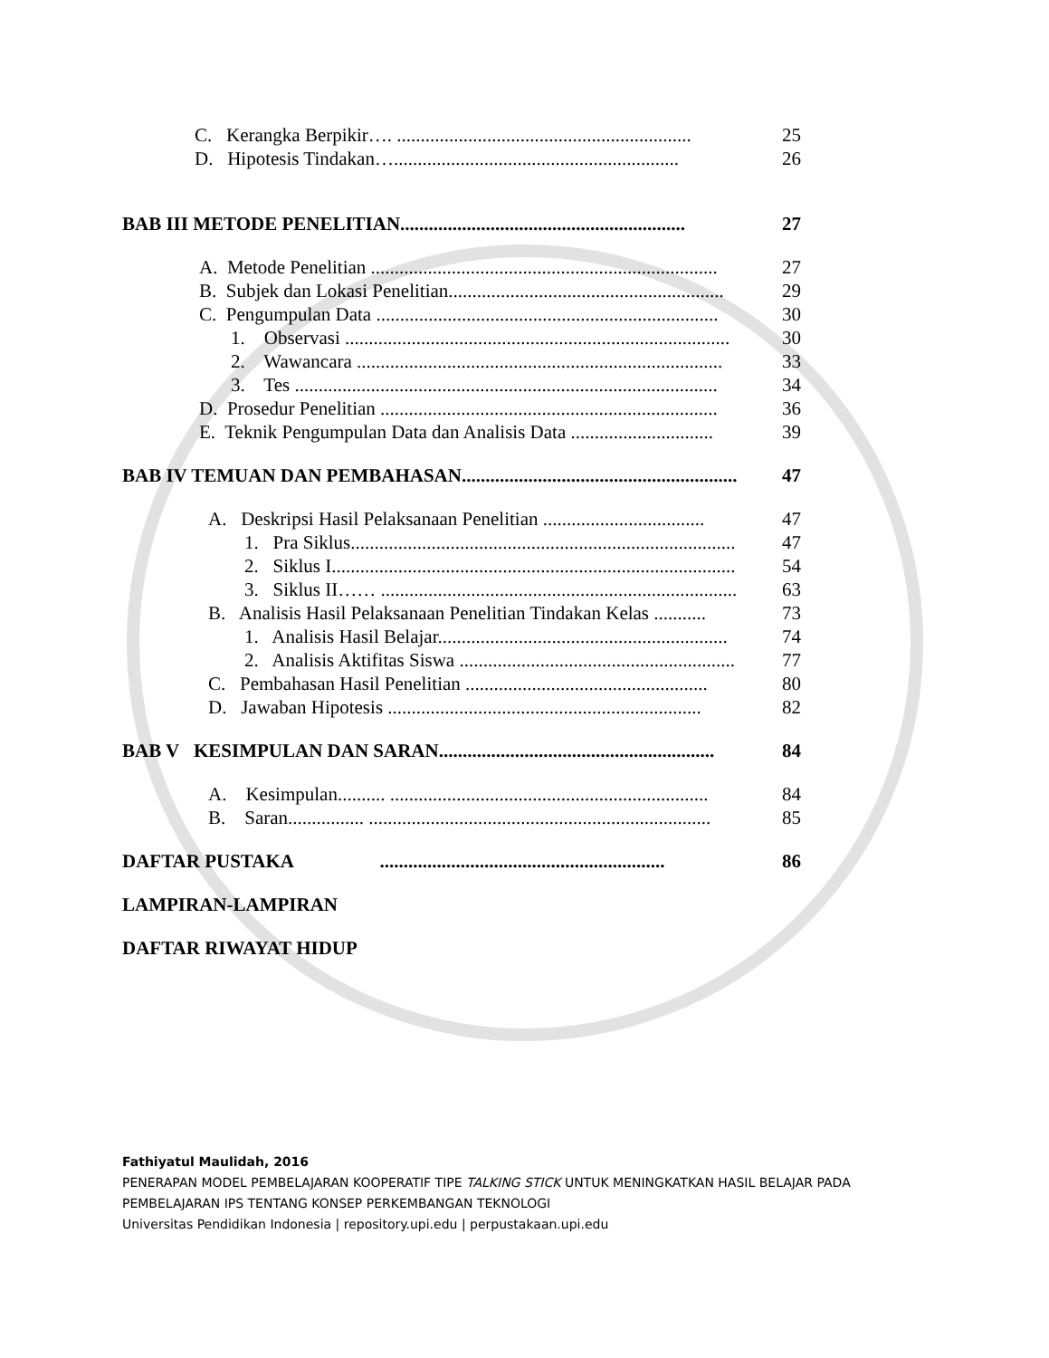C. Kerangka Berpikir…. .............................................................. 25
D. Hipotesis Tindakan…............................................................ 26
BAB III METODE PENELITIAN............................................................ 27
A. Metode Penelitian ......................................................................... 27
B. Subjek dan Lokasi Penelitian.......................................................... 29
C. Pengumpulan Data ........................................................................ 30
1. Observasi ................................................................................. 30
2. Wawancara ............................................................................. 33
3. Tes ......................................................................................... 34
D. Prosedur Penelitian ....................................................................... 36
E. Teknik Pengumpulan Data dan Analisis Data .............................. 39
BAB IV TEMUAN DAN PEMBAHASAN.......................................................... 47
A. Deskripsi Hasil Pelaksanaan Penelitian .................................. 47
1. Pra Siklus................................................................................. 47
2. Siklus I..................................................................................... 54
3. Siklus II…… ........................................................................... 63
B. Analisis Hasil Pelaksanaan Penelitian Tindakan Kelas ........... 73
1. Analisis Hasil Belajar............................................................. 74
2. Analisis Aktifitas Siswa .......................................................... 77
C. Pembahasan Hasil Penelitian ................................................... 80
D. Jawaban Hipotesis .................................................................. 82
BAB V KESIMPULAN DAN SARAN.......................................................... 84
A. Kesimpulan.......... ................................................................... 84
B. Saran................ ........................................................................ 85
DAFTAR PUSTAKA ............................................................ 86
LAMPIRAN-LAMPIRAN
DAFTAR RIWAYAT HIDUP
Fathiyatul Maulidah, 2016
PENERAPAN MODEL PEMBELAJARAN KOOPERATIF TIPE TALKING STICK UNTUK MENINGKATKAN HASIL BELAJAR PADA
PEMBELAJARAN IPS TENTANG KONSEP PERKEMBANGAN TEKNOLOGI
Universitas Pendidikan Indonesia | repository.upi.edu | perpustakaan.upi.edu